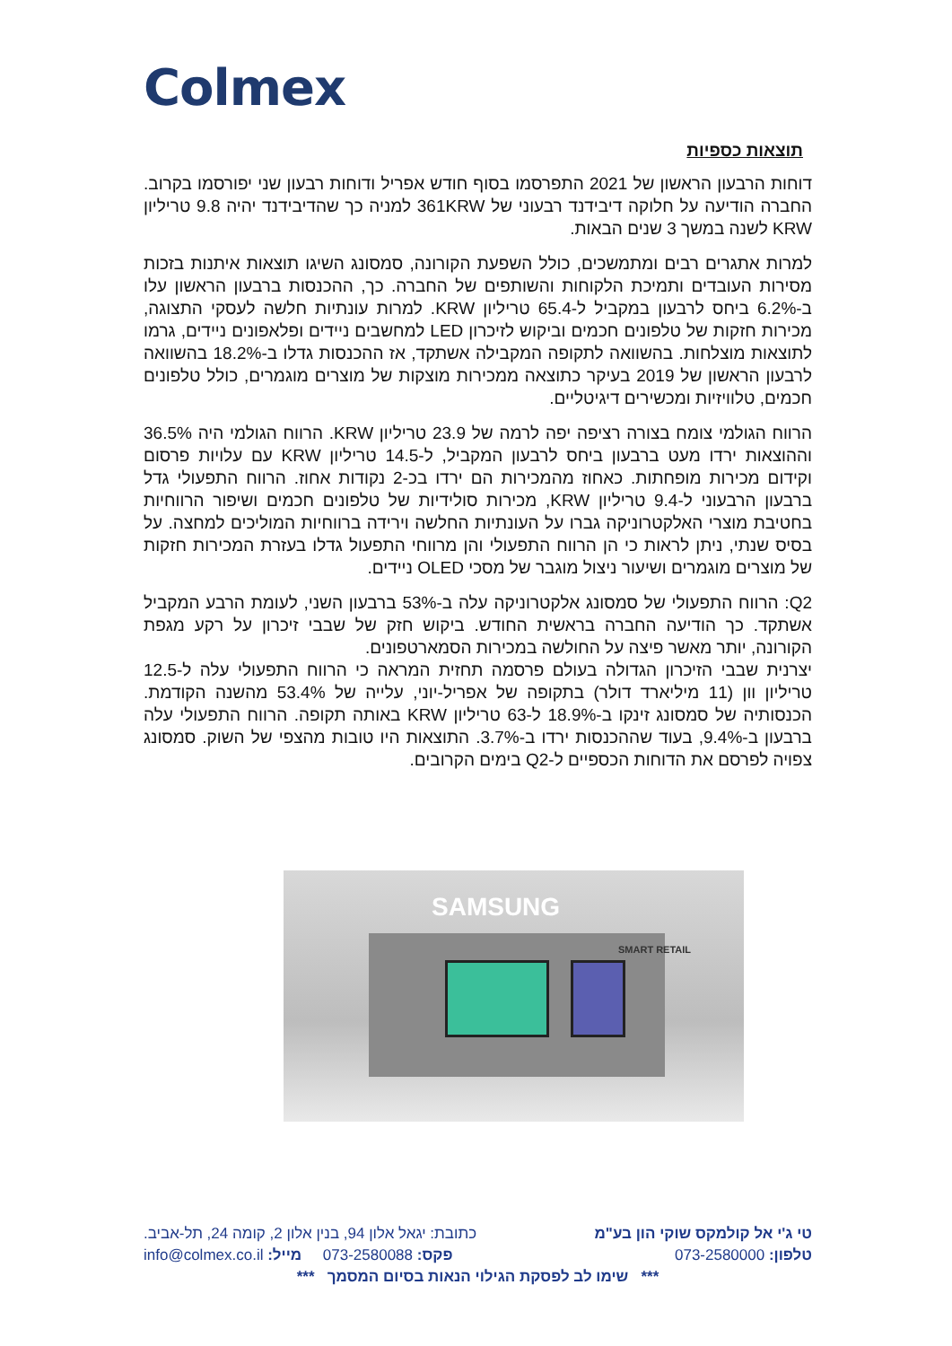Colmex
תוצאות כספיות
דוחות הרבעון הראשון של 2021 התפרסמו בסוף חודש אפריל ודוחות רבעון שני יפורסמו בקרוב. החברה הודיעה על חלוקה דיבידנד רבעוני של 361KRW למניה כך שהדיבידנד יהיה 9.8 טריליון KRW לשנה במשך 3 שנים הבאות.
למרות אתגרים רבים ומתמשכים, כולל השפעת הקורונה, סמסונג השיגו תוצאות איתנות בזכות מסירות העובדים ותמיכת הלקוחות והשותפים של החברה. כך, ההכנסות ברבעון הראשון עלו ב-6.2% ביחס לרבעון במקביל ל-65.4 טריליון KRW. למרות עונתיות חלשה לעסקי התצוגה, מכירות חזקות של טלפונים חכמים וביקוש לזיכרון LED למחשבים ניידים ופלאפונים ניידים, גרמו לתוצאות מוצלחות. בהשוואה לתקופה המקבילה אשתקד, אז ההכנסות גדלו ב-18.2% בהשוואה לרבעון הראשון של 2019 בעיקר כתוצאה ממכירות מוצקות של מוצרים מוגמרים, כולל טלפונים חכמים, טלוויזיות ומכשירים דיגיטליים.
הרווח הגולמי צומח בצורה רציפה יפה לרמה של 23.9 טריליון KRW. הרווח הגולמי היה 36.5% וההוצאות ירדו מעט ברבעון ביחס לרבעון המקביל, ל-14.5 טריליון KRW עם עלויות פרסום וקידום מכירות מופחתות. כאחוז מהמכירות הם ירדו בכ-2 נקודות אחוז. הרווח התפעולי גדל ברבעון הרבעוני ל-9.4 טריליון KRW, מכירות סולידיות של טלפונים חכמים ושיפור הרווחיות בחטיבת מוצרי האלקטרוניקה גברו על העונתיות החלשה וירידה ברווחיות המוליכים למחצה. על בסיס שנתי, ניתן לראות כי הן הרווח התפעולי והן מרווחי התפעול גדלו בעזרת המכירות חזקות של מוצרים מוגמרים ושיעור ניצול מוגבר של מסכי OLED ניידים.
Q2: הרווח התפעולי של סמסונג אלקטרוניקה עלה ב-53% ברבעון השני, לעומת הרבע המקביל אשתקד. כך הודיעה החברה בראשית החודש. ביקוש חזק של שבבי זיכרון על רקע מגפת הקורונה, יותר מאשר פיצה על החולשה במכירות הסמארטפונים.
יצרנית שבבי הזיכרון הגדולה בעולם פרסמה תחזית המראה כי הרווח התפעולי עלה ל-12.5 טריליון וון (11 מיליארד דולר) בתקופה של אפריל-יוני, עלייה של 53.4% מהשנה הקודמת. הכנסותיה של סמסונג זינקו ב-18.9% ל-63 טריליון KRW באותה תקופה. הרווח התפעולי עלה ברבעון ב-9.4%, בעוד שההכנסות ירדו ב-3.7%. התוצאות היו טובות מהצפי של השוק. סמסונג צפויה לפרסם את הדוחות הכספיים ל-Q2 בימים הקרובים.
SAMSUNG
SMART RETAIL
טי ג'י אל קולמקס שוקי הון בע"מ כתובת: יגאל אלון 94, בנין אלון 2, קומה 24, תל-אביב.
טלפון: 073-2580000 פקס: 073-2580088 מייל: info@colmex.co.il
*** שימו לב לפסקת הגילוי הנאות בסיום המסמך ***